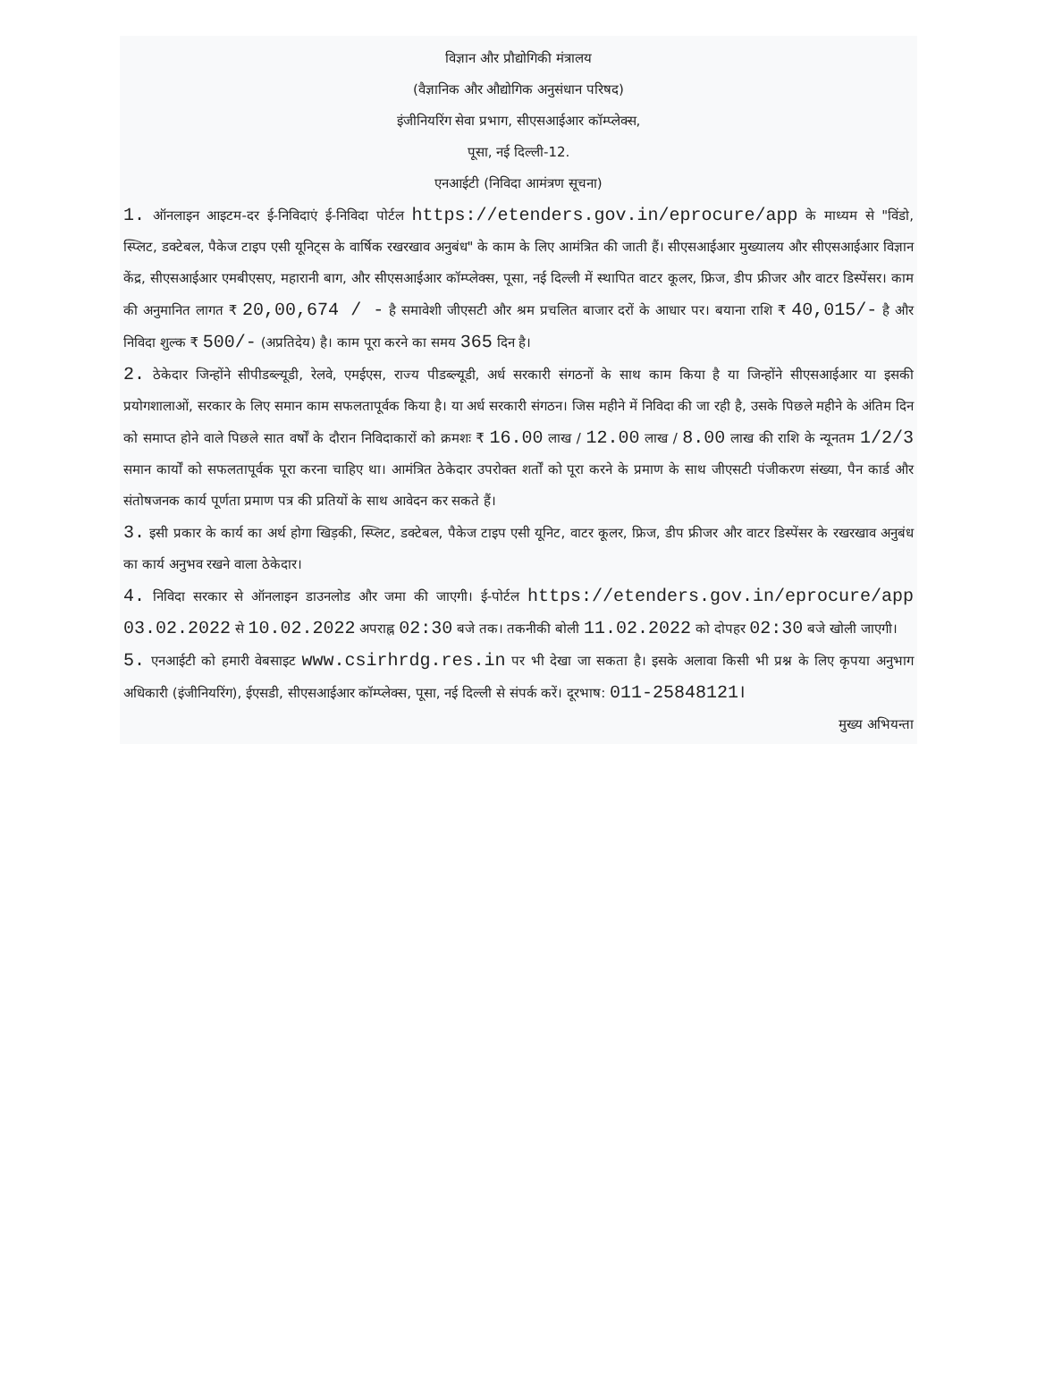विज्ञान और प्रौद्योगिकी मंत्रालय
(वैज्ञानिक और औद्योगिक अनुसंधान परिषद)
इंजीनियरिंग सेवा प्रभाग, सीएसआईआर कॉम्प्लेक्स,
पूसा, नई दिल्ली-12.
एनआईटी (निविदा आमंत्रण सूचना)
1. ऑनलाइन आइटम-दर ई-निविदाएं ई-निविदा पोर्टल https://etenders.gov.in/eprocure/app के माध्यम से "विंडो, स्प्लिट, डक्टेबल, पैकेज टाइप एसी यूनिट्स के वार्षिक रखरखाव अनुबंध" के काम के लिए आमंत्रित की जाती हैं। सीएसआईआर मुख्यालय और सीएसआईआर विज्ञान केंद्र, सीएसआईआर एमबीएसए, महारानी बाग, और सीएसआईआर कॉम्प्लेक्स, पूसा, नई दिल्ली में स्थापित वाटर कूलर, फ्रिज, डीप फ्रीजर और वाटर डिस्पेंसर। काम की अनुमानित लागत ₹ 20,00,674 / - है समावेशी जीएसटी और श्रम प्रचलित बाजार दरों के आधार पर। बयाना राशि ₹ 40,015/- है और निविदा शुल्क ₹ 500/- (अप्रतिदेय) है। काम पूरा करने का समय 365 दिन है।
2. ठेकेदार जिन्होंने सीपीडब्ल्यूडी, रेलवे, एमईएस, राज्य पीडब्ल्यूडी, अर्ध सरकारी संगठनों के साथ काम किया है या जिन्होंने सीएसआईआर या इसकी प्रयोगशालाओं, सरकार के लिए समान काम सफलतापूर्वक किया है। या अर्ध सरकारी संगठन। जिस महीने में निविदा की जा रही है, उसके पिछले महीने के अंतिम दिन को समाप्त होने वाले पिछले सात वर्षों के दौरान निविदाकारों को क्रमशः ₹ 16.00 लाख / 12.00 लाख / 8.00 लाख की राशि के न्यूनतम 1/2/3 समान कार्यों को सफलतापूर्वक पूरा करना चाहिए था। आमंत्रित ठेकेदार उपरोक्त शर्तों को पूरा करने के प्रमाण के साथ जीएसटी पंजीकरण संख्या, पैन कार्ड और संतोषजनक कार्य पूर्णता प्रमाण पत्र की प्रतियों के साथ आवेदन कर सकते हैं।
3. इसी प्रकार के कार्य का अर्थ होगा खिड़की, स्प्लिट, डक्टेबल, पैकेज टाइप एसी यूनिट, वाटर कूलर, फ्रिज, डीप फ्रीजर और वाटर डिस्पेंसर के रखरखाव अनुबंध का कार्य अनुभव रखने वाला ठेकेदार।
4. निविदा सरकार से ऑनलाइन डाउनलोड और जमा की जाएगी। ई-पोर्टल https://etenders.gov.in/eprocure/app 03.02.2022 से 10.02.2022 अपराह्न 02:30 बजे तक। तकनीकी बोली 11.02.2022 को दोपहर 02:30 बजे खोली जाएगी।
5. एनआईटी को हमारी वेबसाइट www.csirhrdg.res.in पर भी देखा जा सकता है। इसके अलावा किसी भी प्रश्न के लिए कृपया अनुभाग अधिकारी (इंजीनियरिंग), ईएसडी, सीएसआईआर कॉम्प्लेक्स, पूसा, नई दिल्ली से संपर्क करें। दूरभाष: 011-25848121।
मुख्य अभियन्ता